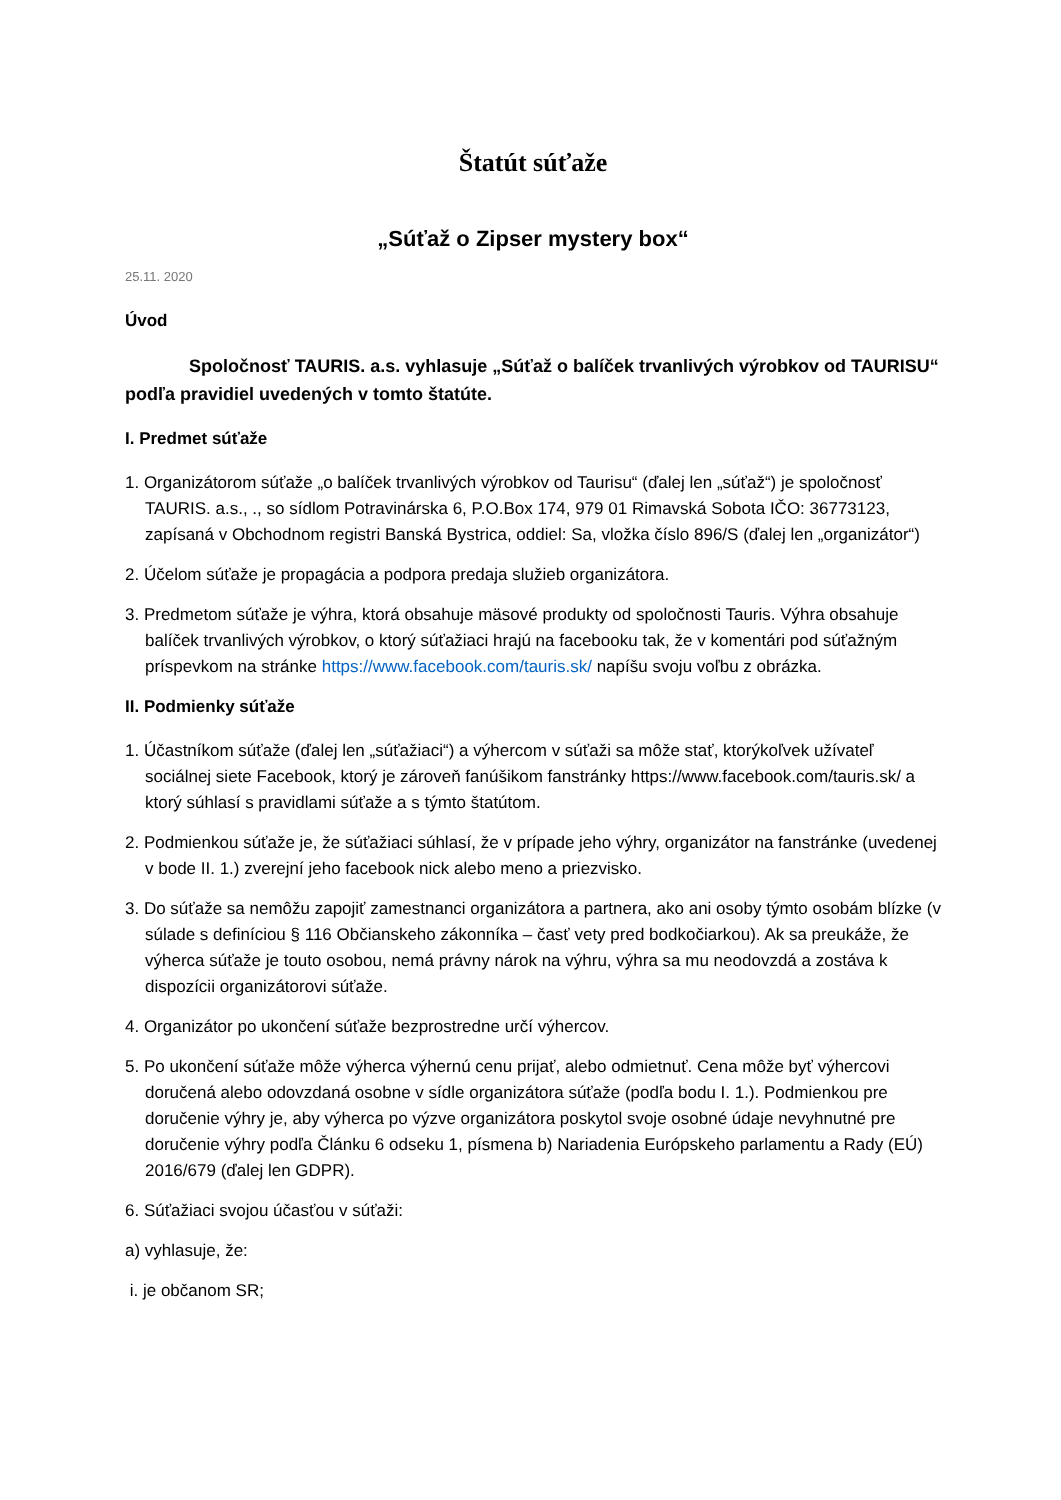Štatút súťaže
„Súťaž o Zipser mystery box“
25.11. 2020
Úvod
Spoločnosť TAURIS. a.s. vyhlasuje „Súťaž o balíček trvanlivých výrobkov od TAURISU“ podľa pravidiel uvedených v tomto štatúte.
I. Predmet súťaže
1. Organizátorom súťaže „o balíček trvanlivých výrobkov od Taurisu“ (ďalej len „súťaž“) je spoločnosť TAURIS. a.s., ., so sídlom Potravinárska 6, P.O.Box 174, 979 01 Rimavská Sobota IČO: 36773123, zapísaná v Obchodnom registri Banská Bystrica, oddiel: Sa, vložka číslo 896/S (ďalej len „organizátor“)
2. Účelom súťaže je propagácia a podpora predaja služieb organizátora.
3. Predmetom súťaže je výhra, ktorá obsahuje mäsové produkty od spoločnosti Tauris. Výhra obsahuje balíček trvanlivých výrobkov, o ktorý súťažiaci hrajú na facebooku tak, že v komentári pod súťažným príspevkom na stránke https://www.facebook.com/tauris.sk/ napíšu svoju voľbu z obrázka.
II. Podmienky súťaže
1. Účastníkom súťaže (ďalej len „súťažiaci“) a výhercom v súťaži sa môže stať, ktorýkoľvek užívateľ sociálnej siete Facebook, ktorý je zároveň fanúšikom fanstránky https://www.facebook.com/tauris.sk/ a ktorý súhlasí s pravidlami súťaže a s týmto štatútom.
2. Podmienkou súťaže je, že súťažiaci súhlasí, že v prípade jeho výhry, organizátor na fanstránke (uvedenej v bode II. 1.) zverejní jeho facebook nick alebo meno a priezvisko.
3. Do súťaže sa nemôžu zapojiť zamestnanci organizátora a partnera, ako ani osoby týmto osobám blízke (v súlade s definíciou § 116 Občianskeho zákonníka – časť vety pred bodkočiarkou). Ak sa preukáže, že výherca súťaže je touto osobou, nemá právny nárok na výhru, výhra sa mu neodovzdá a zostáva k dispozícii organizátorovi súťaže.
4. Organizátor po ukončení súťaže bezprostredne určí výhercov.
5. Po ukončení súťaže môže výherca výhernú cenu prijať, alebo odmietnuť. Cena môže byť výhercovi doručená alebo odovzdaná osobne v sídle organizátora súťaže (podľa bodu I. 1.). Podmienkou pre doručenie výhry je, aby výherca po výzve organizátora poskytol svoje osobné údaje nevyhnutné pre doručenie výhry podľa Článku 6 odseku 1, písmena b) Nariadenia Európskeho parlamentu a Rady (EÚ) 2016/679 (ďalej len GDPR).
6. Súťažiaci svojou účasťou v súťaži:
a) vyhlasuje, že:
i. je občanom SR;